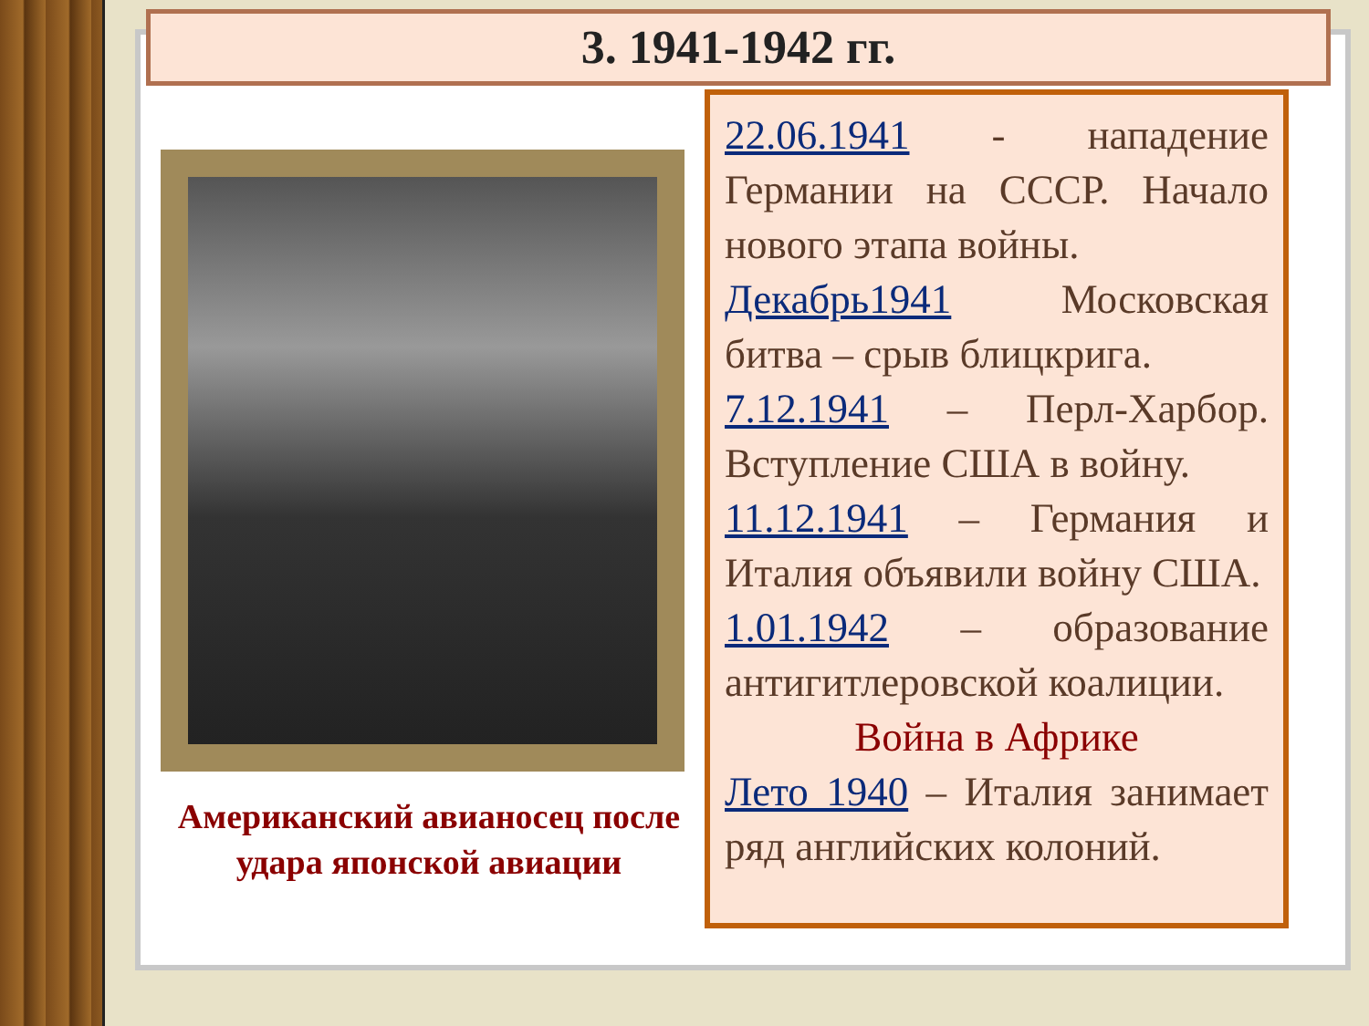3. 1941-1942 гг.
Американский авианосец после удара японской авиации
22.06.1941 - нападение Германии на СССР. Начало нового этапа войны.
Декабрь1941 Московская битва – срыв блицкрига.
7.12.1941 – Перл-Харбор. Вступление США в войну.
11.12.1941 – Германия и Италия объявили войну США.
1.01.1942 – образование антигитлеровской коалиции.
Война в Африке
Лето 1940 – Италия занимает ряд английских колоний.